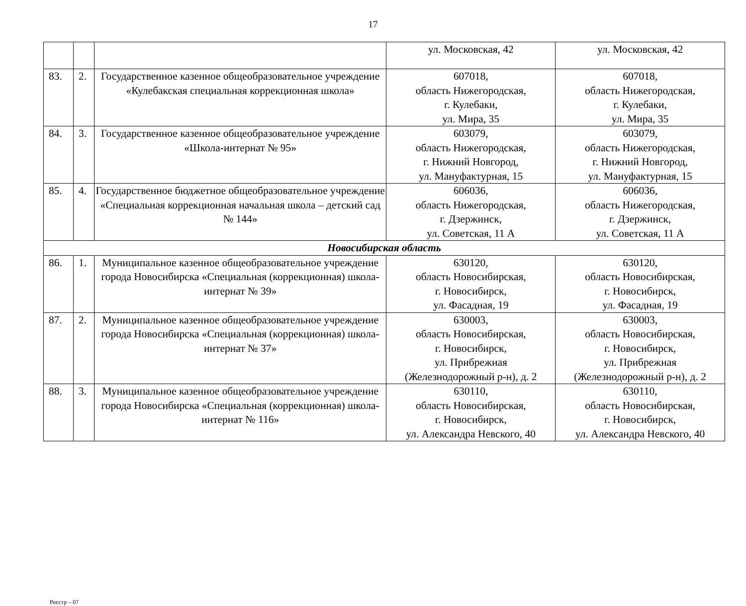17
| | | | ул. Московская, 42 | ул. Московская, 42 |
| 83. | 2. | Государственное казенное общеобразовательное учреждение «Кулебакская специальная коррекционная школа» | 607018, область Нижегородская, г. Кулебаки, ул. Мира, 35 | 607018, область Нижегородская, г. Кулебаки, ул. Мира, 35 |
| 84. | 3. | Государственное казенное общеобразовательное учреждение «Школа-интернат № 95» | 603079, область Нижегородская, г. Нижний Новгород, ул. Мануфактурная, 15 | 603079, область Нижегородская, г. Нижний Новгород, ул. Мануфактурная, 15 |
| 85. | 4. | Государственное бюджетное общеобразовательное учреждение «Специальная коррекционная начальная школа – детский сад № 144» | 606036, область Нижегородская, г. Дзержинск, ул. Советская, 11 А | 606036, область Нижегородская, г. Дзержинск, ул. Советская, 11 А |
| Новосибирская область | | | | |
| 86. | 1. | Муниципальное казенное общеобразовательное учреждение города Новосибирска «Специальная (коррекционная) школа-интернат № 39» | 630120, область Новосибирская, г. Новосибирск, ул. Фасадная, 19 | 630120, область Новосибирская, г. Новосибирск, ул. Фасадная, 19 |
| 87. | 2. | Муниципальное казенное общеобразовательное учреждение города Новосибирска «Специальная (коррекционная) школа-интернат № 37» | 630003, область Новосибирская, г. Новосибирск, ул. Прибрежная (Железнодорожный р-н), д. 2 | 630003, область Новосибирская, г. Новосибирск, ул. Прибрежная (Железнодорожный р-н), д. 2 |
| 88. | 3. | Муниципальное казенное общеобразовательное учреждение города Новосибирска «Специальная (коррекционная) школа-интернат № 116» | 630110, область Новосибирская, г. Новосибирск, ул. Александра Невского, 40 | 630110, область Новосибирская, г. Новосибирск, ул. Александра Невского, 40 |
Реестр – 07